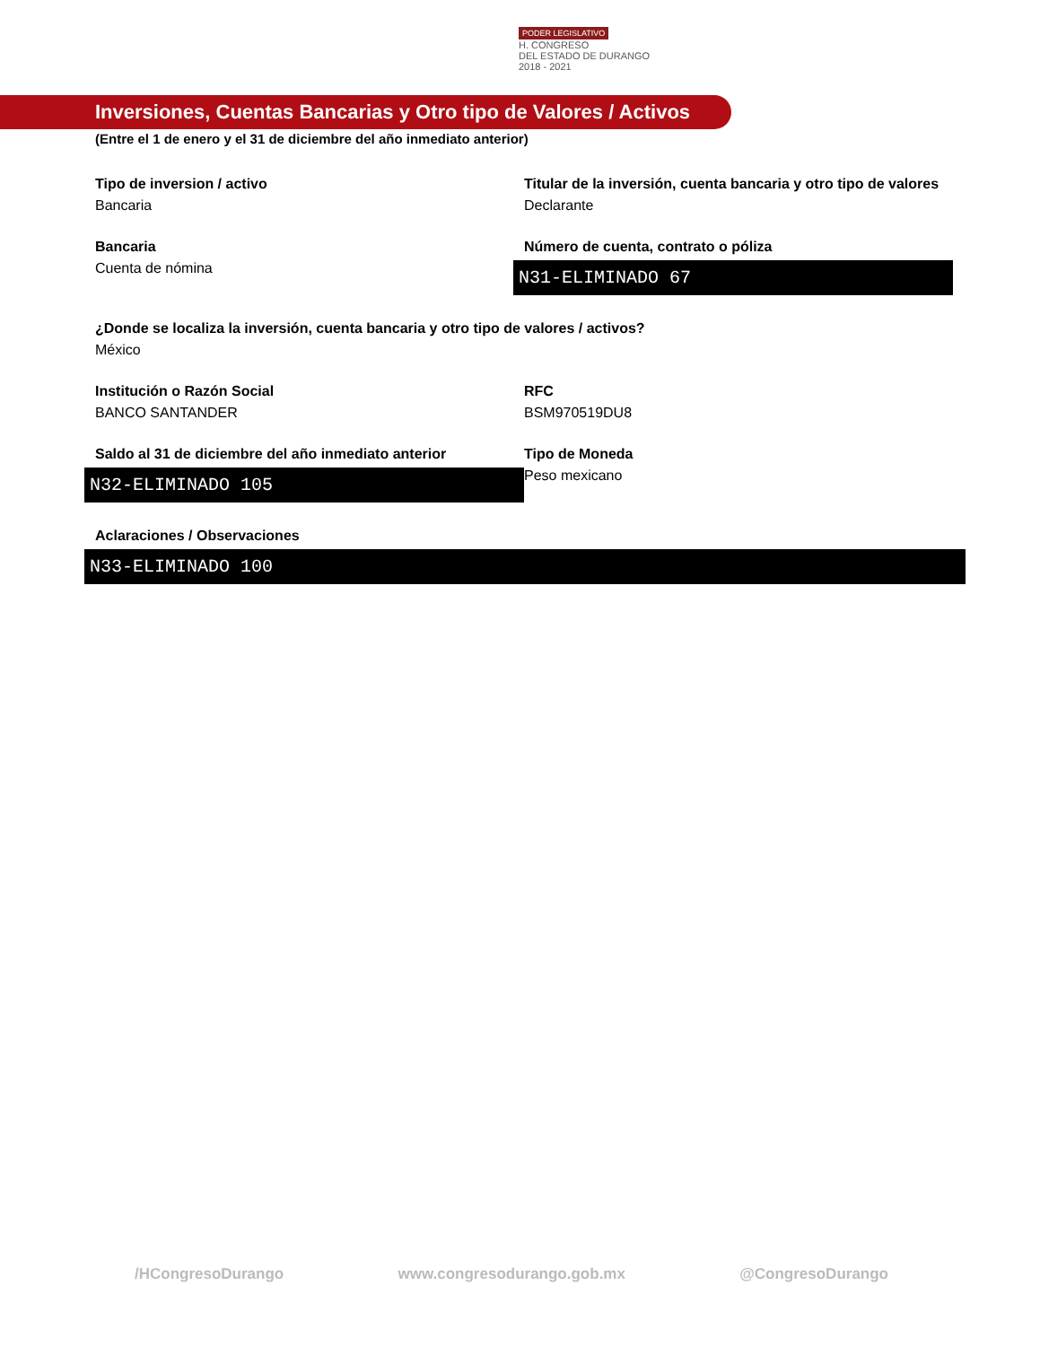PODER LEGISLATIVO
H. CONGRESO
DEL ESTADO DE DURANGO
2018 - 2021
Inversiones, Cuentas Bancarias y Otro tipo de Valores / Activos
(Entre el 1 de enero y el 31 de diciembre del año inmediato anterior)
Tipo de inversion / activo
Bancaria
Titular de la inversión, cuenta bancaria y otro tipo de valores
Declarante
Bancaria
Cuenta de nómina
Número de cuenta, contrato o póliza
N31-ELIMINADO 67
¿Donde se localiza la inversión, cuenta bancaria y otro tipo de valores / activos?
México
Institución o Razón Social
BANCO SANTANDER
RFC
BSM970519DU8
Saldo al 31 de diciembre del año inmediato anterior
N32-ELIMINADO 105
Tipo de Moneda
Peso mexicano
Aclaraciones / Observaciones
N33-ELIMINADO 100
/HCongresoDurango www.congresodurango.gob.mx @CongresoDurango